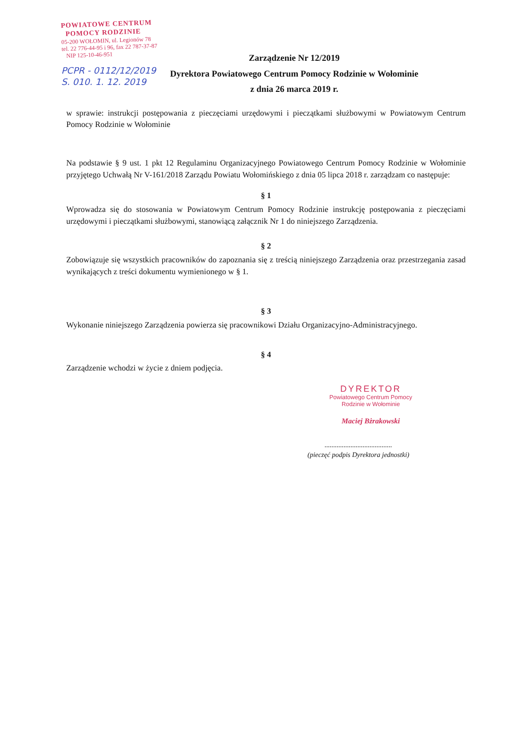POWIATOWE CENTRUM
POMOCY RODZINIE
05-200 WOŁOMIN, ul. Legionów 78
tel. 22 776-44-95 i 96, fax 22 787-37-87
NIP 125-10-46-951
PCPR - 0112/12/2019
S. 010. 1. 12. 2019
Zarządzenie Nr 12/2019
Dyrektora Powiatowego Centrum Pomocy Rodzinie w Wołominie
z dnia 26 marca 2019 r.
w sprawie: instrukcji postępowania z pieczęciami urzędowymi i pieczątkami służbowymi w Powiatowym Centrum Pomocy Rodzinie w Wołominie
Na podstawie § 9 ust. 1 pkt 12 Regulaminu Organizacyjnego Powiatowego Centrum Pomocy Rodzinie w Wołominie przyjętego Uchwałą Nr V-161/2018 Zarządu Powiatu Wołomińskiego z dnia 05 lipca 2018 r. zarządzam co następuje:
§ 1
Wprowadza się do stosowania w Powiatowym Centrum Pomocy Rodzinie instrukcję postępowania z pieczęciami urzędowymi i pieczątkami służbowymi, stanowiącą załącznik Nr 1 do niniejszego Zarządzenia.
§ 2
Zobowiązuje się wszystkich pracowników do zapoznania się z treścią niniejszego Zarządzenia oraz przestrzegania zasad wynikających z treści dokumentu wymienionego w § 1.
§ 3
Wykonanie niniejszego Zarządzenia powierza się pracownikowi Działu Organizacyjno-Administracyjnego.
§ 4
Zarządzenie wchodzi w życie z dniem podjęcia.
DYREKTOR
Powiatowego Centrum Pomocy
Rodzinie w Wołominie
Maciej Bżrakowski
.......................................
(pieczęć podpis Dyrektora jednostki)